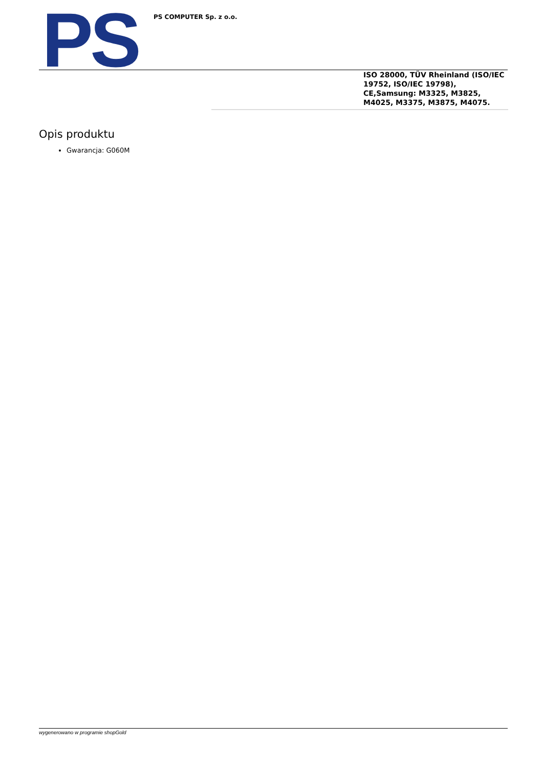PS PS COMPUTER Sp. z o.o.
ISO 28000, TÜV Rheinland (ISO/IEC 19752, ISO/IEC 19798), CE,Samsung: M3325, M3825, M4025, M3375, M3875, M4075.
Opis produktu
Gwarancja: G060M
wygenerowano w programie shopGold